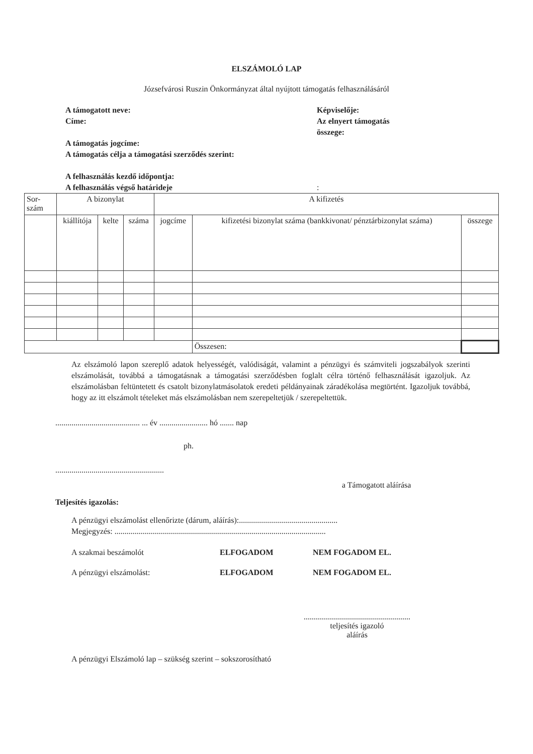ELSZÁMOLÓ LAP
Józsefvárosi Ruszin Önkormányzat által nyújtott támogatás felhasználásáról
A támogatott neve:
Címe:
A támogatás jogcíme:
A támogatás célja a támogatási szerződés szerint:
A felhasználás kezdő időpontja:
A felhasználás végső határideje
Képviselője:
Az elnyert támogatás
összege:
:
| Sor- szám | A bizonylat | | | A kifizetés | | |
| | kiállítója | kelte | száma | jogcíme | kifizetési bizonylat száma (bankkivonat/ pénztárbizonylat száma) | összege |
| | | | | | Összesen: | |
Az elszámoló lapon szereplő adatok helyességét, valódiságát, valamint a pénzügyi és számviteli jogszabályok szerinti elszámolását, továbbá a támogatásnak a támogatási szerződésben foglalt célra történő felhasználását igazoljuk. Az elszámolásban feltüntetett és csatolt bizonylatmásolatok eredeti példányainak záradékolása megtörtént. Igazoljuk továbbá, hogy az itt elszámolt tételeket más elszámolásban nem szerepeltetjük / szerepeltettük.
.......................................... ... év ........................ hó ....... nap
ph.
......................................................
a Támogatott aláírása
Teljesítés igazolás:
A pénzügyi elszámolást ellenőrizte (dárum, aláírás):.................................................
Megjegyzés: .........................................................................................................
A szakmai beszámolót ELFOGADOM NEM FOGADOM EL.
A pénzügyi elszámolást: ELFOGADOM NEM FOGADOM EL.
.....................................................
teljesítés igazoló
aláírás
A pénzügyi Elszámoló lap – szükség szerint – sokszorosítható